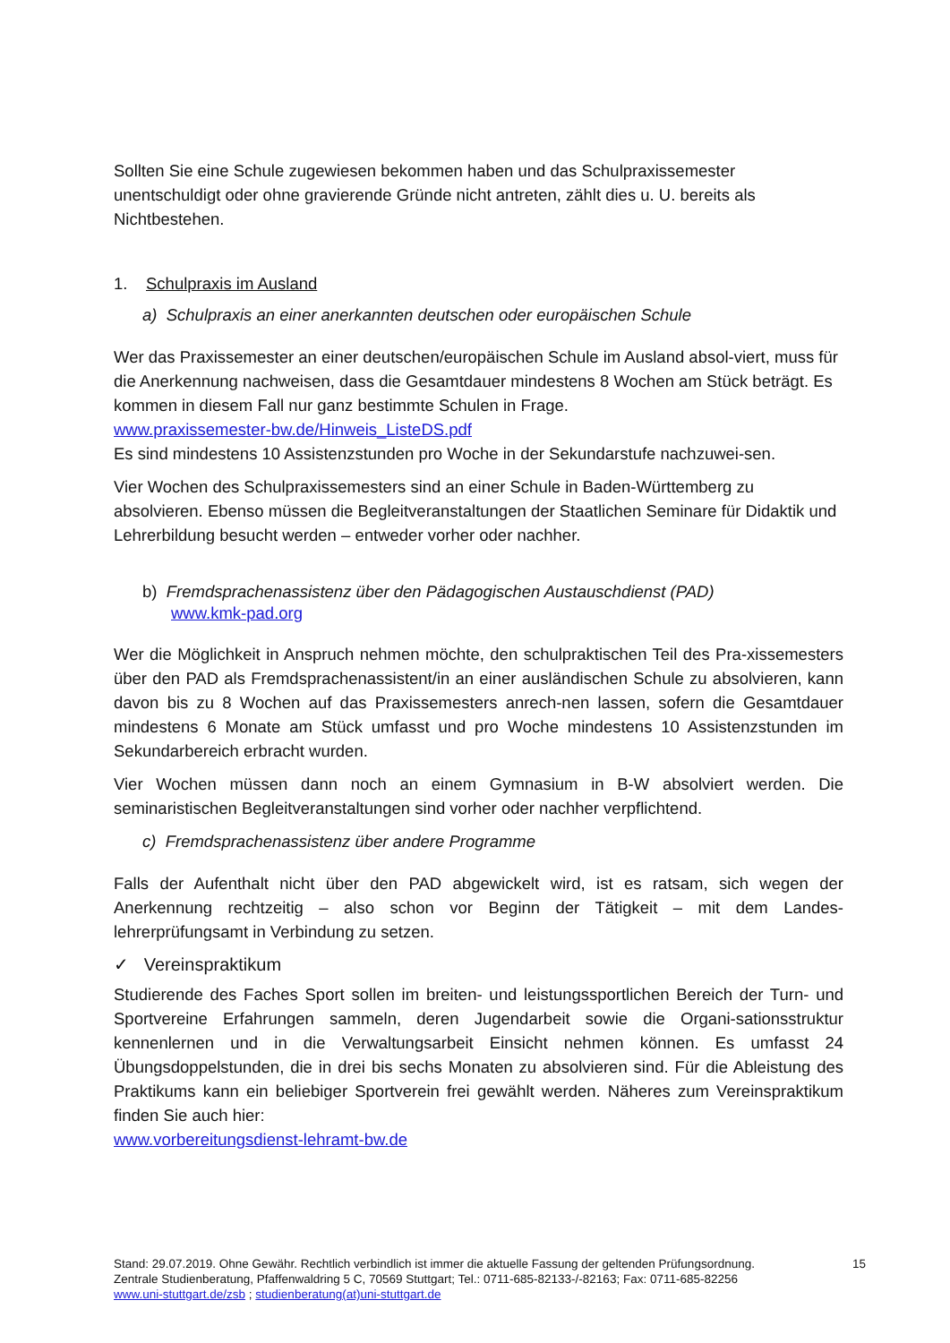Sollten Sie eine Schule zugewiesen bekommen haben und das Schulpraxissemester unentschuldigt oder ohne gravierende Gründe nicht antreten, zählt dies u. U. bereits als Nichtbestehen.
1. Schulpraxis im Ausland
a) Schulpraxis an einer anerkannten deutschen oder europäischen Schule
Wer das Praxissemester an einer deutschen/europäischen Schule im Ausland absol-viert, muss für die Anerkennung nachweisen, dass die Gesamtdauer mindestens 8 Wochen am Stück beträgt. Es kommen in diesem Fall nur ganz bestimmte Schulen in Frage.
www.praxissemester-bw.de/Hinweis_ListeDS.pdf
Es sind mindestens 10 Assistenzstunden pro Woche in der Sekundarstufe nachzuwei-sen.
Vier Wochen des Schulpraxissemesters sind an einer Schule in Baden-Württemberg zu absolvieren. Ebenso müssen die Begleitveranstaltungen der Staatlichen Seminare für Didaktik und Lehrerbildung besucht werden – entweder vorher oder nachher.
b) Fremdsprachenassistenz über den Pädagogischen Austauschdienst (PAD)
www.kmk-pad.org
Wer die Möglichkeit in Anspruch nehmen möchte, den schulpraktischen Teil des Pra-xissemesters über den PAD als Fremdsprachenassistent/in an einer ausländischen Schule zu absolvieren, kann davon bis zu 8 Wochen auf das Praxissemesters anrech-nen lassen, sofern die Gesamtdauer mindestens 6 Monate am Stück umfasst und pro Woche mindestens 10 Assistenzstunden im Sekundarbereich erbracht wurden.
Vier Wochen müssen dann noch an einem Gymnasium in B-W absolviert werden. Die seminaristischen Begleitveranstaltungen sind vorher oder nachher verpflichtend.
c) Fremdsprachenassistenz über andere Programme
Falls der Aufenthalt nicht über den PAD abgewickelt wird, ist es ratsam, sich wegen der Anerkennung rechtzeitig – also schon vor Beginn der Tätigkeit – mit dem Landes-lehrerprüfungsamt in Verbindung zu setzen.
✓ Vereinspraktikum
Studierende des Faches Sport sollen im breiten- und leistungssportlichen Bereich der Turn- und Sportvereine Erfahrungen sammeln, deren Jugendarbeit sowie die Organi-sationsstruktur kennenlernen und in die Verwaltungsarbeit Einsicht nehmen können. Es umfasst 24 Übungsdoppelstunden, die in drei bis sechs Monaten zu absolvieren sind. Für die Ableistung des Praktikums kann ein beliebiger Sportverein frei gewählt werden. Näheres zum Vereinspraktikum finden Sie auch hier:
www.vorbereitungsdienst-lehramt-bw.de
Stand: 29.07.2019. Ohne Gewähr. Rechtlich verbindlich ist immer die aktuelle Fassung der geltenden Prüfungsordnung. 15
Zentrale Studienberatung, Pfaffenwaldring 5 C, 70569 Stuttgart; Tel.: 0711-685-82133-/-82163; Fax: 0711-685-82256
www.uni-stuttgart.de/zsb ; studienberatung(at)uni-stuttgart.de